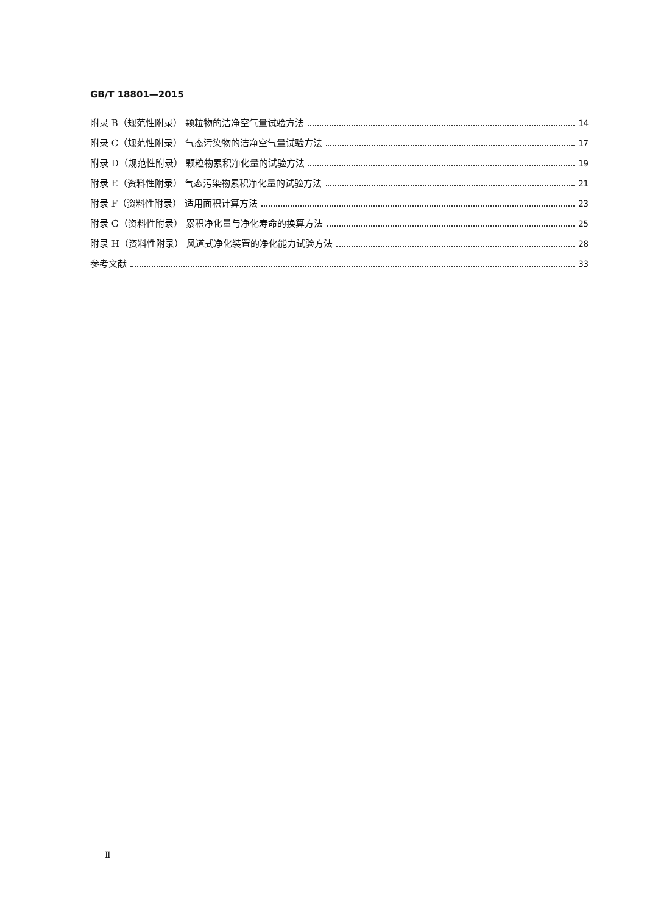GB/T 18801—2015
附录 B（规范性附录） 颗粒物的洁净空气量试验方法 14
附录 C（规范性附录） 气态污染物的洁净空气量试验方法 17
附录 D（规范性附录） 颗粒物累积净化量的试验方法 19
附录 E（资料性附录） 气态污染物累积净化量的试验方法 21
附录 F（资料性附录） 适用面积计算方法 23
附录 G（资料性附录） 累积净化量与净化寿命的换算方法 25
附录 H（资料性附录） 风道式净化装置的净化能力试验方法 28
参考文献 33
Ⅱ